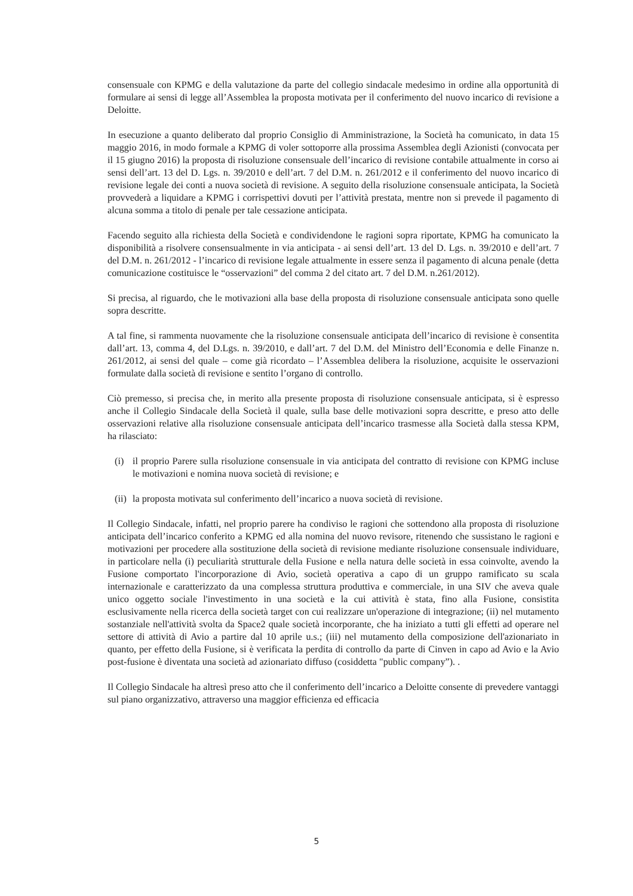consensuale con KPMG e della valutazione da parte del collegio sindacale medesimo in ordine alla opportunità di formulare ai sensi di legge all’Assemblea la proposta motivata per il conferimento del nuovo incarico di revisione a Deloitte.
In esecuzione a quanto deliberato dal proprio Consiglio di Amministrazione, la Società ha comunicato, in data 15 maggio 2016, in modo formale a KPMG di voler sottoporre alla prossima Assemblea degli Azionisti (convocata per il 15 giugno 2016) la proposta di risoluzione consensuale dell’incarico di revisione contabile attualmente in corso ai sensi dell’art. 13 del D. Lgs. n. 39/2010 e dell’art. 7 del D.M. n. 261/2012 e il conferimento del nuovo incarico di revisione legale dei conti a nuova società di revisione. A seguito della risoluzione consensuale anticipata, la Società provvederà a liquidare a KPMG i corrispettivi dovuti per l’attività prestata, mentre non si prevede il pagamento di alcuna somma a titolo di penale per tale cessazione anticipata.
Facendo seguito alla richiesta della Società e condividendone le ragioni sopra riportate, KPMG ha comunicato la disponibilità a risolvere consensualmente in via anticipata - ai sensi dell’art. 13 del D. Lgs. n. 39/2010 e dell’art. 7 del D.M. n. 261/2012 - l’incarico di revisione legale attualmente in essere senza il pagamento di alcuna penale (detta comunicazione costituisce le “osservazioni” del comma 2 del citato art. 7 del D.M. n.261/2012).
Si precisa, al riguardo, che le motivazioni alla base della proposta di risoluzione consensuale anticipata sono quelle sopra descritte.
A tal fine, si rammenta nuovamente che la risoluzione consensuale anticipata dell’incarico di revisione è consentita dall’art. 13, comma 4, del D.Lgs. n. 39/2010, e dall’art. 7 del D.M. del Ministro dell’Economia e delle Finanze n. 261/2012, ai sensi del quale – come già ricordato – l’Assemblea delibera la risoluzione, acquisite le osservazioni formulate dalla società di revisione e sentito l’organo di controllo.
Ciò premesso, si precisa che, in merito alla presente proposta di risoluzione consensuale anticipata, si è espresso anche il Collegio Sindacale della Società il quale, sulla base delle motivazioni sopra descritte, e preso atto delle osservazioni relative alla risoluzione consensuale anticipata dell’incarico trasmesse alla Società dalla stessa KPM, ha rilasciato:
(i) il proprio Parere sulla risoluzione consensuale in via anticipata del contratto di revisione con KPMG incluse le motivazioni e nomina nuova società di revisione; e
(ii) la proposta motivata sul conferimento dell’incarico a nuova società di revisione.
Il Collegio Sindacale, infatti, nel proprio parere ha condiviso le ragioni che sottendono alla proposta di risoluzione anticipata dell’incarico conferito a KPMG ed alla nomina del nuovo revisore, ritenendo che sussistano le ragioni e motivazioni per procedere alla sostituzione della società di revisione mediante risoluzione consensuale individuare, in particolare nella (i) peculiarità strutturale della Fusione e nella natura delle società in essa coinvolte, avendo la Fusione comportato l'incorporazione di Avio, società operativa a capo di un gruppo ramificato su scala internazionale e caratterizzato da una complessa struttura produttiva e commerciale, in una SIV che aveva quale unico oggetto sociale l'investimento in una società e la cui attività è stata, fino alla Fusione, consistita esclusivamente nella ricerca della società target con cui realizzare un'operazione di integrazione; (ii) nel mutamento sostanziale nell'attività svolta da Space2 quale società incorporante, che ha iniziato a tutti gli effetti ad operare nel settore di attività di Avio a partire dal 10 aprile u.s.; (iii) nel mutamento della composizione dell'azionariato in quanto, per effetto della Fusione, si è verificata la perdita di controllo da parte di Cinven in capo ad Avio e la Avio post-fusione è diventata una società ad azionariato diffuso (cosiddetta "public company”). .
Il Collegio Sindacale ha altresì preso atto che il conferimento dell’incarico a Deloitte consente di prevedere vantaggi sul piano organizzativo, attraverso una maggior efficienza ed efficacia
5